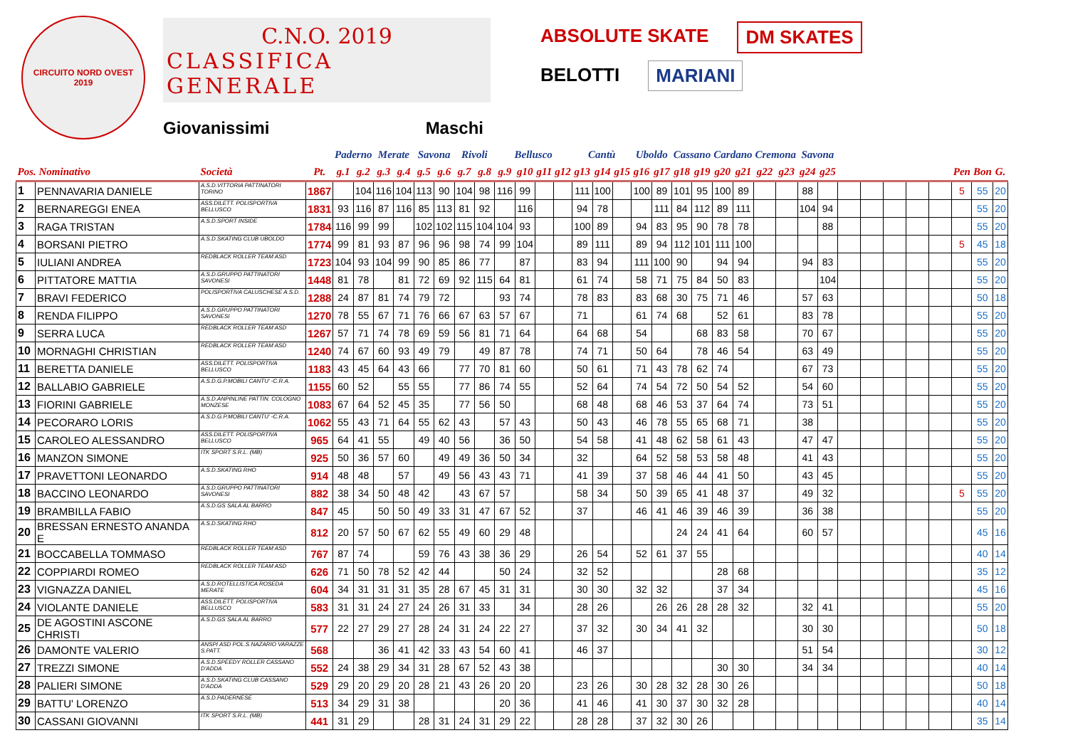CIRCUITO NORD OVEST
2019
C.N.O. 2019
CLASSIFICA GENERALE
Giovanissimi Maschi
ABSOLUTE SKATE
DM SKATES
BELOTTI
MARIANI
| | | | | Paderno | | Merate | | Savona | | Rivoli | | Bellusco | | | | Cantù | | | Uboldo | | Cassano | | Cardano | | Cremona | | Savona | | | | | | | | | |
| --- | --- | --- | --- | --- | --- | --- | --- | --- | --- | --- | --- | --- | --- | --- | --- | --- | --- | --- | --- | --- | --- | --- | --- | --- | --- | --- | --- | --- | --- | --- | --- | --- | --- | --- | --- | --- |
| Pos. Nominativo | | Società | Pt. | g.1 | g.2 | g.3 | g.4 | g.5 | g.6 | g.7 | g.8 | g.9 | g10 | g11 | g12 | g13 | g14 | g15 | g16 | g17 | g18 | g19 | g20 | g21 | g22 | g23 | g24 | g25 | | | | | | Pen | Bon | G. |
| 1 | PENNAVARIA DANIELE | A.S.D.VITTORIA PATTINATORI TORINO | 1867 | | 104 | 116 | 104 | 113 | 90 | 104 | 98 | 116 | 99 | | | 111 | 100 | | 100 | 89 | 101 | 95 | 100 | 89 | | | 88 | | | | | | | 5 | 55 | 20 |
| 2 | BERNAREGGI ENEA | ASS.DILETT. POLISPORTIVA BELLUSCO | 1831 | 93 | 116 | 87 | 116 | 85 | 113 | 81 | 92 | | 116 | | | 94 | 78 | | | 111 | 84 | 112 | 89 | 111 | | | 104 | 94 | | | | | | | 55 | 20 |
| 3 | RAGA TRISTAN | A.S.D.SPORT INSIDE | 1784 | 116 | 99 | 99 | | 102 | 102 | 115 | 104 | 104 | 93 | | | 100 | 89 | | 94 | 83 | 95 | 90 | 78 | 78 | | | | 88 | | | | | | | 55 | 20 |
| 4 | BORSANI PIETRO | A.S.D.SKATING CLUB UBOLDO | 1774 | 99 | 81 | 93 | 87 | 96 | 96 | 98 | 74 | 99 | 104 | | | 89 | 111 | | 89 | 94 | 112 | 101 | 111 | 100 | | | | | | | | | | 5 | 45 | 18 |
| 5 | IULIANI ANDREA | REDBLACK ROLLER TEAM ASD | 1723 | 104 | 93 | 104 | 99 | 90 | 85 | 86 | 77 | | 87 | | | 83 | 94 | | 111 | 100 | 90 | | 94 | 94 | | | 94 | 83 | | | | | | | 55 | 20 |
| 6 | PITTATORE MATTIA | A.S.D.GRUPPO PATTINATORI SAVONESI | 1448 | 81 | 78 | | 81 | 72 | 69 | 92 | 115 | 64 | 81 | | | 61 | 74 | | 58 | 71 | 75 | 84 | 50 | 83 | | | | 104 | | | | | | | 55 | 20 |
| 7 | BRAVI FEDERICO | POLISPORTIVA CALUSCHESE A.S.D. | 1288 | 24 | 87 | 81 | 74 | 79 | 72 | | | 93 | 74 | | | 78 | 83 | | 83 | 68 | 30 | 75 | 71 | 46 | | | 57 | 63 | | | | | | | 50 | 18 |
| 8 | RENDA FILIPPO | A.S.D.GRUPPO PATTINATORI SAVONESI | 1270 | 78 | 55 | 67 | 71 | 76 | 66 | 67 | 63 | 57 | 67 | | | 71 | | | 61 | 74 | 68 | | 52 | 61 | | | 83 | 78 | | | | | | | 55 | 20 |
| 9 | SERRA LUCA | REDBLACK ROLLER TEAM ASD | 1267 | 57 | 71 | 74 | 78 | 69 | 59 | 56 | 81 | 71 | 64 | | | 64 | 68 | | 54 | | | 68 | 83 | 58 | | | 70 | 67 | | | | | | | 55 | 20 |
| 10 | MORNAGHI CHRISTIAN | REDBLACK ROLLER TEAM ASD | 1240 | 74 | 67 | 60 | 93 | 49 | 79 | | 49 | 87 | 78 | | | 74 | 71 | | 50 | 64 | | 78 | 46 | 54 | | | 63 | 49 | | | | | | | 55 | 20 |
| 11 | BERETTA DANIELE | ASS.DILETT. POLISPORTIVA BELLUSCO | 1183 | 43 | 45 | 64 | 43 | 66 | | 77 | 70 | 81 | 60 | | | 50 | 61 | | 71 | 43 | 78 | 62 | 74 | | | | 67 | 73 | | | | | | | 55 | 20 |
| 12 | BALLABIO GABRIELE | A.S.D.G.P.MOBILI CANTU' -C.R.A. | 1155 | 60 | 52 | | 55 | 55 | | 77 | 86 | 74 | 55 | | | 52 | 64 | | 74 | 54 | 72 | 50 | 54 | 52 | | | 54 | 60 | | | | | | | 55 | 20 |
| 13 | FIORINI GABRIELE | A.S.D.ANPINLINE PATTIN. COLOGNO MONZESE | 1083 | 67 | 64 | 52 | 45 | 35 | | 77 | 56 | 50 | | | | 68 | 48 | | 68 | 46 | 53 | 37 | 64 | 74 | | | 73 | 51 | | | | | | | 55 | 20 |
| 14 | PECORARO LORIS | A.S.D.G.P.MOBILI CANTU' -C.R.A. | 1062 | 55 | 43 | 71 | 64 | 55 | 62 | 43 | | 57 | 43 | | | 50 | 43 | | 46 | 78 | 55 | 65 | 68 | 71 | | | 38 | | | | | | | | 55 | 20 |
| 15 | CAROLEO ALESSANDRO | ASS.DILETT. POLISPORTIVA BELLUSCO | 965 | 64 | 41 | 55 | | 49 | 40 | 56 | | 36 | 50 | | | 54 | 58 | | 41 | 48 | 62 | 58 | 61 | 43 | | | 47 | 47 | | | | | | | 55 | 20 |
| 16 | MANZON SIMONE | ITK SPORT S.R.L. (MB) | 925 | 50 | 36 | 57 | 60 | | 49 | 49 | 36 | 50 | 34 | | | 32 | | | 64 | 52 | 58 | 53 | 58 | 48 | | | 41 | 43 | | | | | | | 55 | 20 |
| 17 | PRAVETTONI LEONARDO | A.S.D.SKATING RHO | 914 | 48 | 48 | | 57 | | 49 | 56 | 43 | 43 | 71 | | | 41 | 39 | | 37 | 58 | 46 | 44 | 41 | 50 | | | 43 | 45 | | | | | | | 55 | 20 |
| 18 | BACCINO LEONARDO | A.S.D.GRUPPO PATTINATORI SAVONESI | 882 | 38 | 34 | 50 | 48 | 42 | | 43 | 67 | 57 | | | | 58 | 34 | | 50 | 39 | 65 | 41 | 48 | 37 | | | 49 | 32 | | | | | | 5 | 55 | 20 |
| 19 | BRAMBILLA FABIO | A.S.D.GS SALA AL BARRO | 847 | 45 | | 50 | 50 | 49 | 33 | 31 | 47 | 67 | 52 | | | 37 | | | 46 | 41 | 46 | 39 | 46 | 39 | | | 36 | 38 | | | | | | | 55 | 20 |
| 20 | BRESSAN ERNESTO ANANDA E | A.S.D.SKATING RHO | 812 | 20 | 57 | 50 | 67 | 62 | 55 | 49 | 60 | 29 | 48 | | | | | | | | 24 | 24 | 41 | 64 | | | 60 | 57 | | | | | | | 45 | 16 |
| 21 | BOCCABELLA TOMMASO | REDBLACK ROLLER TEAM ASD | 767 | 87 | 74 | | | 59 | 76 | 43 | 38 | 36 | 29 | | | 26 | 54 | | 52 | 61 | 37 | 55 | | | | | | | | | | | | | 40 | 14 |
| 22 | COPPIARDI ROMEO | REDBLACK ROLLER TEAM ASD | 626 | 71 | 50 | 78 | 52 | 42 | 44 | | | 50 | 24 | | | 32 | 52 | | | | | | 28 | 68 | | | | | | | | | | | 35 | 12 |
| 23 | VIGNAZZA DANIEL | A.S.D.ROTELLISTICA ROSEDA MERATE | 604 | 34 | 31 | 31 | 31 | 35 | 28 | 67 | 45 | 31 | 31 | | | 30 | 30 | | 32 | 32 | | | 37 | 34 | | | | | | | | | | | 45 | 16 |
| 24 | VIOLANTE DANIELE | ASS.DILETT. POLISPORTIVA BELLUSCO | 583 | 31 | 31 | 24 | 27 | 24 | 26 | 31 | 33 | | 34 | | | 28 | 26 | | | 26 | 26 | 28 | 28 | 32 | | | 32 | 41 | | | | | | | 55 | 20 |
| 25 | DE AGOSTINI ASCONE CHRISTI | A.S.D.GS SALA AL BARRO | 577 | 22 | 27 | 29 | 27 | 28 | 24 | 31 | 24 | 22 | 27 | | | 37 | 32 | | 30 | 34 | 41 | 32 | | | | | 30 | 30 | | | | | | | 50 | 18 |
| 26 | DAMONTE VALERIO | ANSPI ASD POL.S.NAZARIO VARAZZE S.PATT. | 568 | | | 36 | 41 | 42 | 33 | 43 | 54 | 60 | 41 | | | 46 | 37 | | | | | | | | | | 51 | 54 | | | | | | | 30 | 12 |
| 27 | TREZZI SIMONE | A.S.D.SPEEDY ROLLER CASSANO D'ADDA | 552 | 24 | 38 | 29 | 34 | 31 | 28 | 67 | 52 | 43 | 38 | | | | | | | | | | 30 | 30 | | | 34 | 34 | | | | | | | 40 | 14 |
| 28 | PALIERI SIMONE | A.S.D.SKATING CLUB CASSANO D'ADDA | 529 | 29 | 20 | 29 | 20 | 28 | 21 | 43 | 26 | 20 | 20 | | | 23 | 26 | | 30 | 28 | 32 | 28 | 30 | 26 | | | | | | | | | | | 50 | 18 |
| 29 | BATTU' LORENZO | A.S.D.PADERNESE | 513 | 34 | 29 | 31 | 38 | | | | | 20 | 36 | | | 41 | 46 | | 41 | 30 | 37 | 30 | 32 | 28 | | | | | | | | | | | 40 | 14 |
| 30 | CASSANI GIOVANNI | ITK SPORT S.R.L. (MB) | 441 | 31 | 29 | | | 28 | 31 | 24 | 31 | 29 | 22 | | | 28 | 28 | | 37 | 32 | 30 | 26 | | | | | | | | | | | | | 35 | 14 |